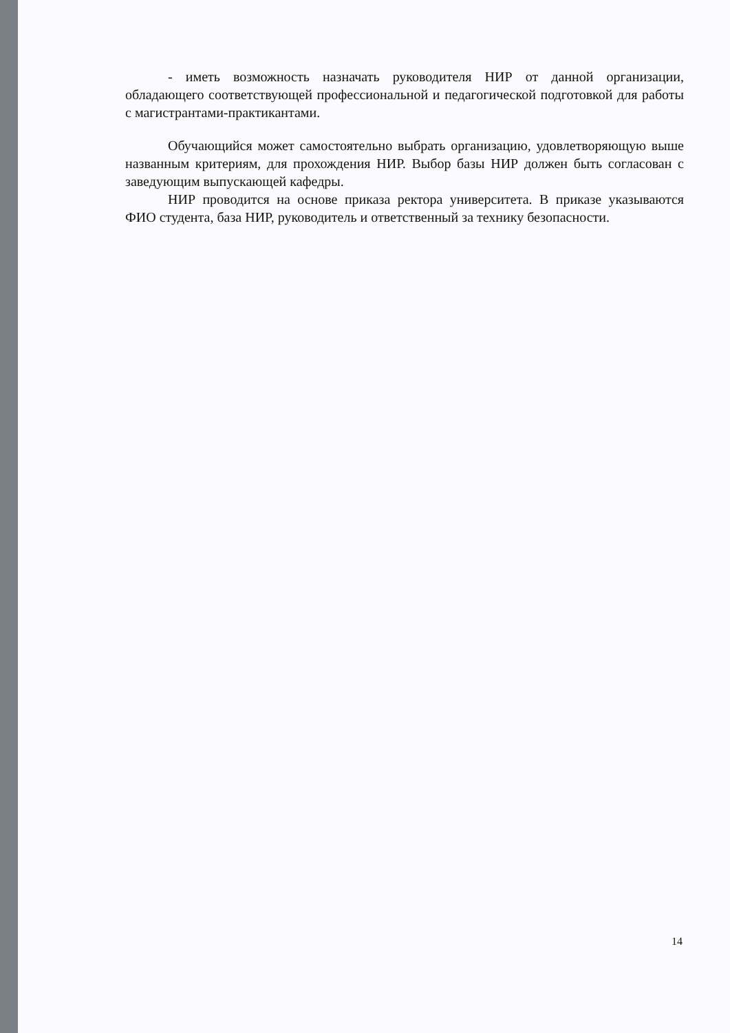- иметь возможность назначать руководителя НИР от данной организации, обладающего соответствующей профессиональной и педагогической подготовкой для работы с магистрантами-практикантами.
Обучающийся может самостоятельно выбрать организацию, удовлетворяющую выше названным критериям, для прохождения НИР. Выбор базы НИР должен быть согласован с заведующим выпускающей кафедры.
НИР проводится на основе приказа ректора университета. В приказе указываются ФИО студента, база НИР, руководитель и ответственный за технику безопасности.
14